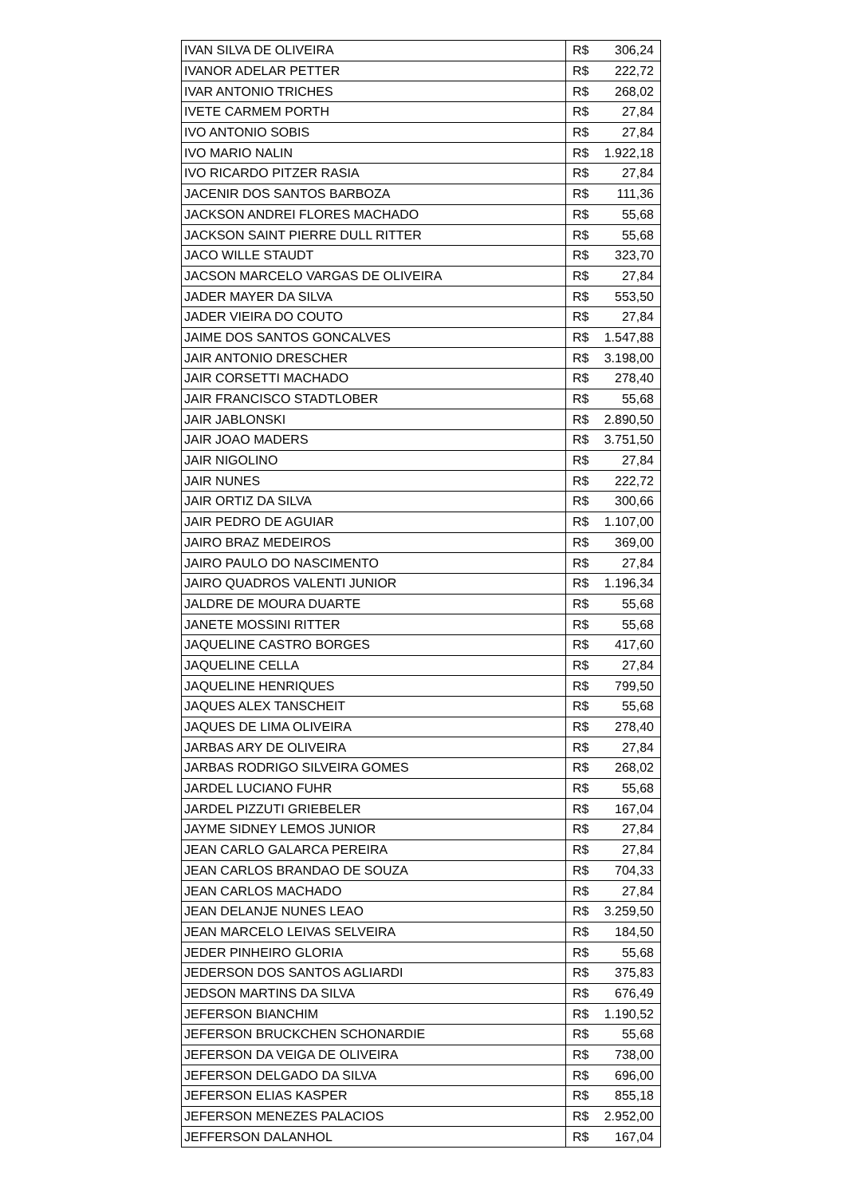| IVAN SILVA DE OLIVEIRA | R$ | 306,24 |
| IVANOR ADELAR PETTER | R$ | 222,72 |
| IVAR ANTONIO TRICHES | R$ | 268,02 |
| IVETE CARMEM PORTH | R$ | 27,84 |
| IVO ANTONIO SOBIS | R$ | 27,84 |
| IVO MARIO NALIN | R$ | 1.922,18 |
| IVO RICARDO PITZER RASIA | R$ | 27,84 |
| JACENIR DOS SANTOS BARBOZA | R$ | 111,36 |
| JACKSON ANDREI FLORES MACHADO | R$ | 55,68 |
| JACKSON SAINT PIERRE DULL RITTER | R$ | 55,68 |
| JACO WILLE STAUDT | R$ | 323,70 |
| JACSON MARCELO VARGAS DE OLIVEIRA | R$ | 27,84 |
| JADER MAYER DA SILVA | R$ | 553,50 |
| JADER VIEIRA DO COUTO | R$ | 27,84 |
| JAIME DOS SANTOS GONCALVES | R$ | 1.547,88 |
| JAIR ANTONIO DRESCHER | R$ | 3.198,00 |
| JAIR CORSETTI MACHADO | R$ | 278,40 |
| JAIR FRANCISCO STADTLOBER | R$ | 55,68 |
| JAIR JABLONSKI | R$ | 2.890,50 |
| JAIR JOAO MADERS | R$ | 3.751,50 |
| JAIR NIGOLINO | R$ | 27,84 |
| JAIR NUNES | R$ | 222,72 |
| JAIR ORTIZ DA SILVA | R$ | 300,66 |
| JAIR PEDRO DE AGUIAR | R$ | 1.107,00 |
| JAIRO BRAZ MEDEIROS | R$ | 369,00 |
| JAIRO PAULO DO NASCIMENTO | R$ | 27,84 |
| JAIRO QUADROS VALENTI JUNIOR | R$ | 1.196,34 |
| JALDRE DE MOURA DUARTE | R$ | 55,68 |
| JANETE MOSSINI RITTER | R$ | 55,68 |
| JAQUELINE CASTRO BORGES | R$ | 417,60 |
| JAQUELINE CELLA | R$ | 27,84 |
| JAQUELINE HENRIQUES | R$ | 799,50 |
| JAQUES ALEX TANSCHEIT | R$ | 55,68 |
| JAQUES DE LIMA OLIVEIRA | R$ | 278,40 |
| JARBAS ARY DE OLIVEIRA | R$ | 27,84 |
| JARBAS RODRIGO SILVEIRA GOMES | R$ | 268,02 |
| JARDEL LUCIANO FUHR | R$ | 55,68 |
| JARDEL PIZZUTI GRIEBELER | R$ | 167,04 |
| JAYME SIDNEY LEMOS JUNIOR | R$ | 27,84 |
| JEAN CARLO GALARCA PEREIRA | R$ | 27,84 |
| JEAN CARLOS BRANDAO DE SOUZA | R$ | 704,33 |
| JEAN CARLOS MACHADO | R$ | 27,84 |
| JEAN DELANJE NUNES LEAO | R$ | 3.259,50 |
| JEAN MARCELO LEIVAS SELVEIRA | R$ | 184,50 |
| JEDER PINHEIRO GLORIA | R$ | 55,68 |
| JEDERSON DOS SANTOS AGLIARDI | R$ | 375,83 |
| JEDSON MARTINS DA SILVA | R$ | 676,49 |
| JEFERSON BIANCHIM | R$ | 1.190,52 |
| JEFERSON BRUCKCHEN SCHONARDIE | R$ | 55,68 |
| JEFERSON DA VEIGA DE OLIVEIRA | R$ | 738,00 |
| JEFERSON DELGADO DA SILVA | R$ | 696,00 |
| JEFERSON ELIAS KASPER | R$ | 855,18 |
| JEFERSON MENEZES PALACIOS | R$ | 2.952,00 |
| JEFFERSON DALANHOL | R$ | 167,04 |